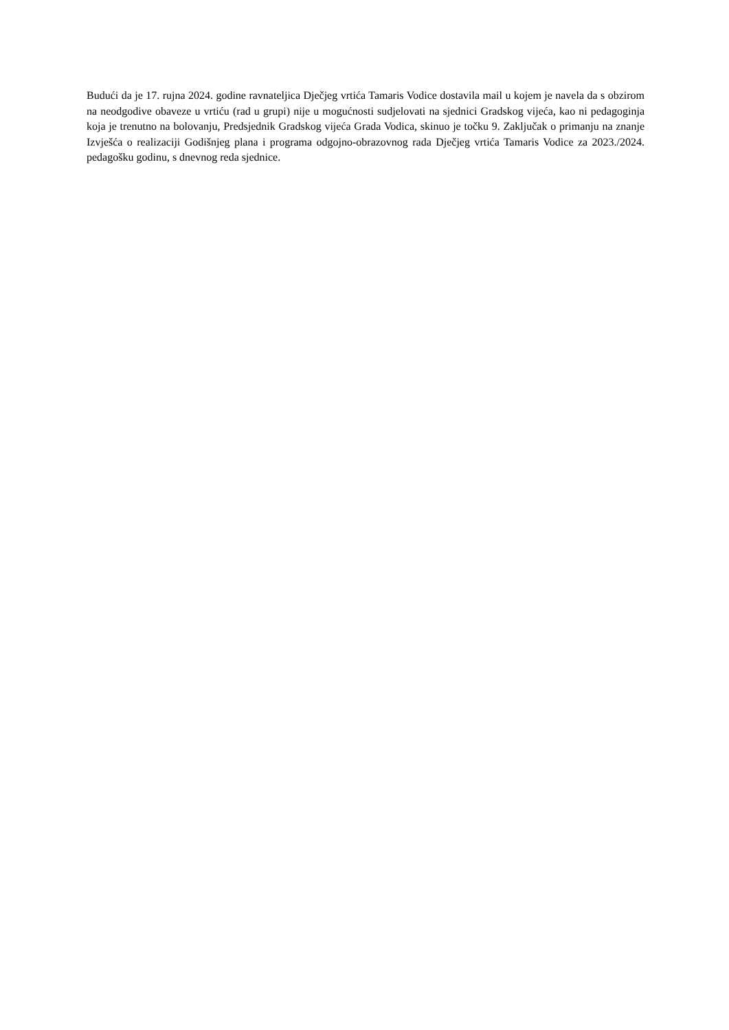Budući da je 17. rujna 2024. godine ravnateljica Dječjeg vrtića Tamaris Vodice dostavila mail u kojem je navela da s obzirom na neodgodive obaveze u vrtiću (rad u grupi) nije u mogućnosti sudjelovati na sjednici Gradskog vijeća, kao ni pedagoginja koja je trenutno na bolovanju, Predsjednik Gradskog vijeća Grada Vodica, skinuo je točku 9. Zaključak o primanju na znanje Izvješća o realizaciji Godišnjeg plana i programa odgojno-obrazovnog rada Dječjeg vrtića Tamaris Vodice za 2023./2024. pedagošku godinu, s dnevnog reda sjednice.